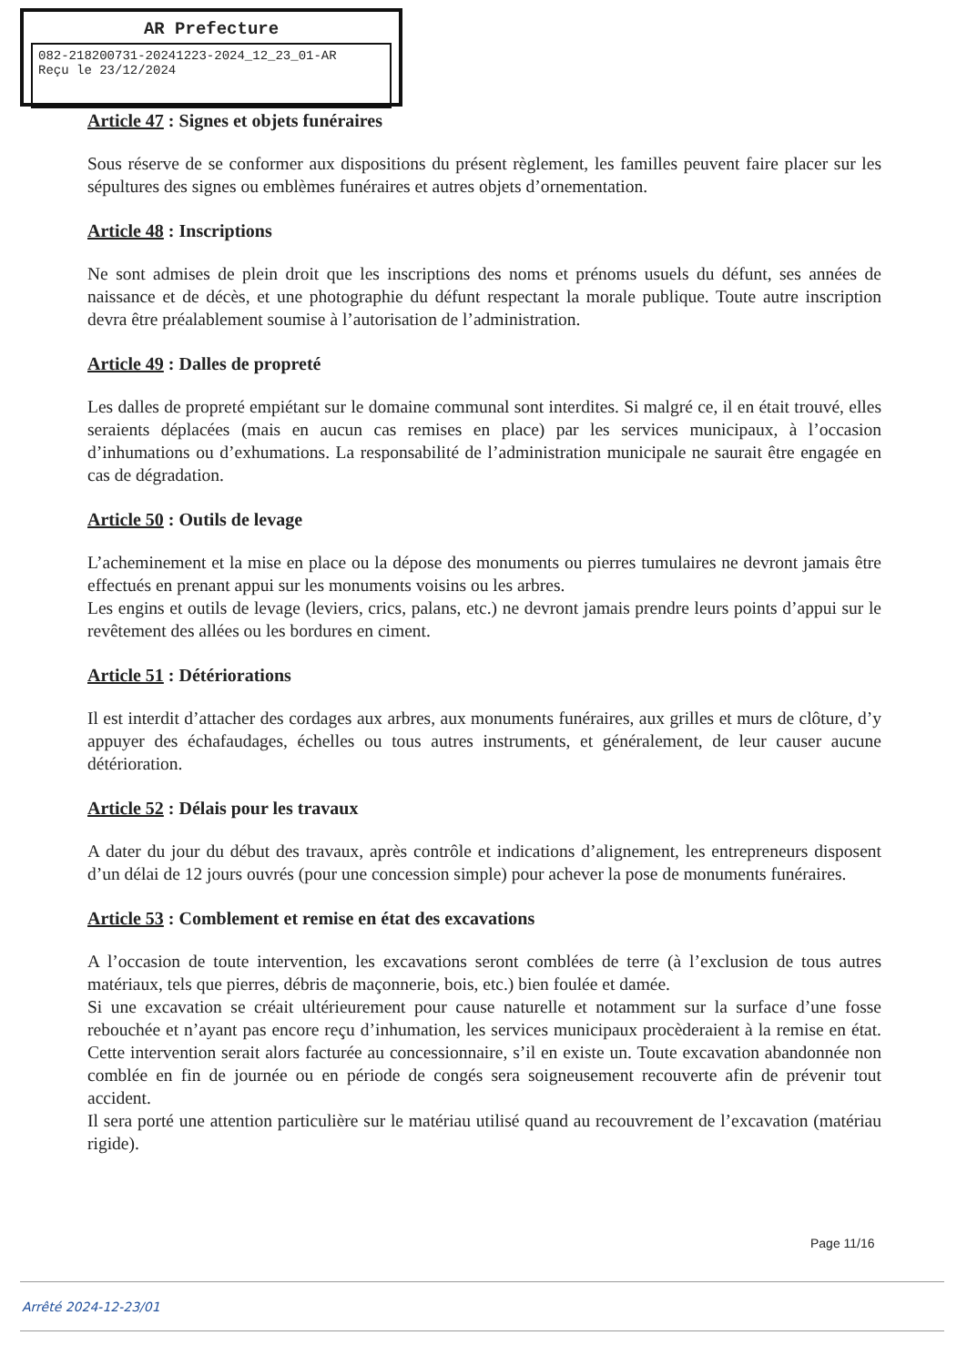AR Prefecture
082-218200731-20241223-2024_12_23_01-AR
Reçu le 23/12/2024
Article 47 : Signes et objets funéraires
Sous réserve de se conformer aux dispositions du présent règlement, les familles peuvent faire placer sur les sépultures des signes ou emblèmes funéraires et autres objets d’ornementation.
Article 48 : Inscriptions
Ne sont admises de plein droit que les inscriptions des noms et prénoms usuels du défunt, ses années de naissance et de décès, et une photographie du défunt respectant la morale publique. Toute autre inscription devra être préalablement soumise à l’autorisation de l’administration.
Article 49 : Dalles de propreté
Les dalles de propreté empiétant sur le domaine communal sont interdites. Si malgré ce, il en était trouvé, elles seraients déplacées (mais en aucun cas remises en place) par les services municipaux, à l’occasion d’inhumations ou d’exhumations. La responsabilité de l’administration municipale ne saurait être engagée en cas de dégradation.
Article 50 : Outils de levage
L’acheminement et la mise en place ou la dépose des monuments ou pierres tumulaires ne devront jamais être effectués en prenant appui sur les monuments voisins ou les arbres.
Les engins et outils de levage (leviers, crics, palans, etc.) ne devront jamais prendre leurs points d’appui sur le revêtement des allées ou les bordures en ciment.
Article 51 : Détériorations
Il est interdit d’attacher des cordages aux arbres, aux monuments funéraires, aux grilles et murs de clôture, d’y appuyer des échafaudages, échelles ou tous autres instruments, et généralement, de leur causer aucune détérioration.
Article 52 : Délais pour les travaux
A dater du jour du début des travaux, après contrôle et indications d’alignement, les entrepreneurs disposent d’un délai de 12 jours ouvrés (pour une concession simple) pour achever la pose de monuments funéraires.
Article 53 : Comblement et remise en état des excavations
A l’occasion de toute intervention, les excavations seront comblées de terre (à l’exclusion de tous autres matériaux, tels que pierres, débris de maçonnerie, bois, etc.) bien foulée et damée.
Si une excavation se créait ultérieurement pour cause naturelle et notamment sur la surface d’une fosse rebouchée et n’ayant pas encore reçu d’inhumation, les services municipaux procèderaient à la remise en état. Cette intervention serait alors facturée au concessionnaire, s’il en existe un. Toute excavation abandonnée non comblée en fin de journée ou en période de congés sera soigneusement recouverte afin de prévenir tout accident.
Il sera porté une attention particulière sur le matériau utilisé quand au recouvrement de l’excavation (matériau rigide).
Page 11/16
Arrêté 2024-12-23/01